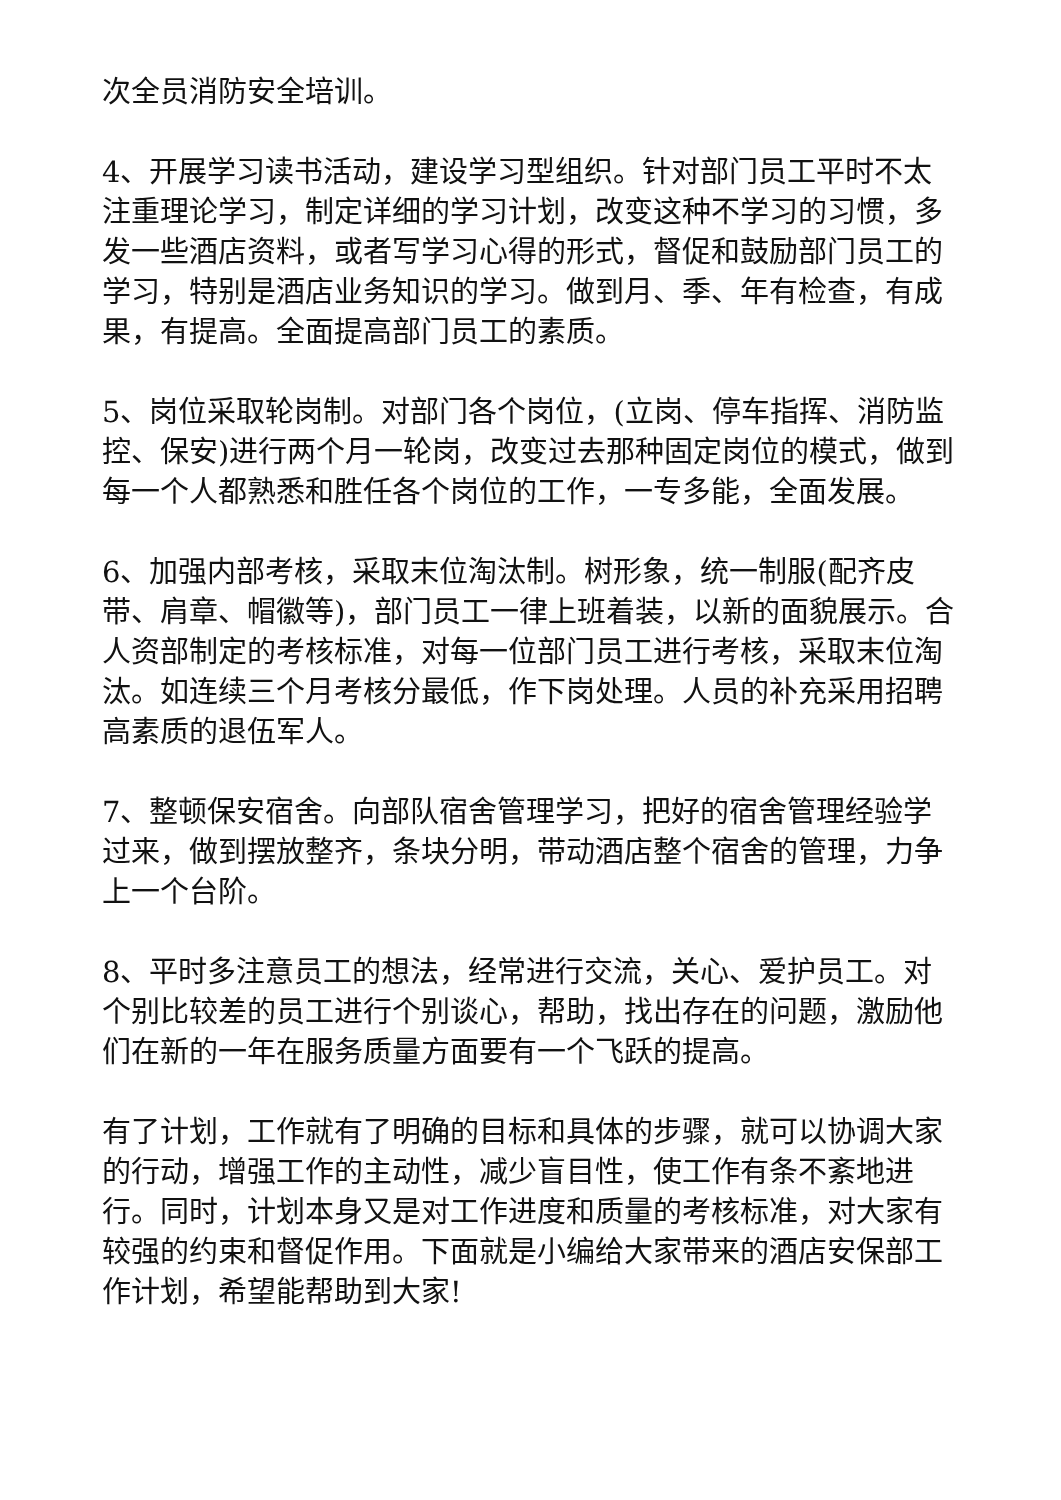次全员消防安全培训。
4、开展学习读书活动，建设学习型组织。针对部门员工平时不太注重理论学习，制定详细的学习计划，改变这种不学习的习惯，多发一些酒店资料，或者写学习心得的形式，督促和鼓励部门员工的学习，特别是酒店业务知识的学习。做到月、季、年有检查，有成果，有提高。全面提高部门员工的素质。
5、岗位采取轮岗制。对部门各个岗位，(立岗、停车指挥、消防监控、保安)进行两个月一轮岗，改变过去那种固定岗位的模式，做到每一个人都熟悉和胜任各个岗位的工作，一专多能，全面发展。
6、加强内部考核，采取末位淘汰制。树形象，统一制服(配齐皮带、肩章、帽徽等)，部门员工一律上班着装，以新的面貌展示。合人资部制定的考核标准，对每一位部门员工进行考核，采取末位淘汰。如连续三个月考核分最低，作下岗处理。人员的补充采用招聘高素质的退伍军人。
7、整顿保安宿舍。向部队宿舍管理学习，把好的宿舍管理经验学过来，做到摆放整齐，条块分明，带动酒店整个宿舍的管理，力争上一个台阶。
8、平时多注意员工的想法，经常进行交流，关心、爱护员工。对个别比较差的员工进行个别谈心，帮助，找出存在的问题，激励他们在新的一年在服务质量方面要有一个飞跃的提高。
有了计划，工作就有了明确的目标和具体的步骤，就可以协调大家的行动，增强工作的主动性，减少盲目性，使工作有条不紊地进行。同时，计划本身又是对工作进度和质量的考核标准，对大家有较强的约束和督促作用。下面就是小编给大家带来的酒店安保部工作计划，希望能帮助到大家!